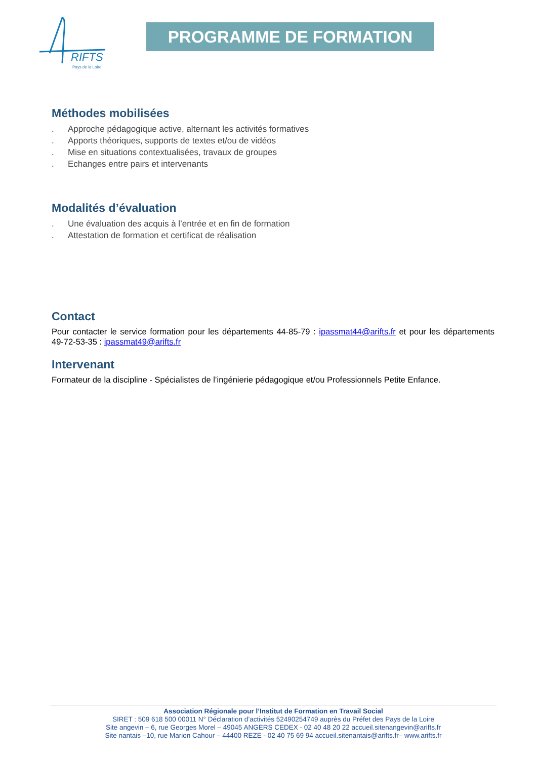RIFTS
Pays de la Loire
PROGRAMME DE FORMATION
Méthodes mobilisées
. Approche pédagogique active, alternant les activités formatives
. Apports théoriques, supports de textes et/ou de vidéos
. Mise en situations contextualisées, travaux de groupes
. Echanges entre pairs et intervenants
Modalités d’évaluation
. Une évaluation des acquis à l’entrée et en fin de formation
. Attestation de formation et certificat de réalisation
Contact
Pour contacter le service formation pour les départements 44-85-79 : ipassmat44@arifts.fr et pour les départements 49-72-53-35 : ipassmat49@arifts.fr
Intervenant
Formateur de la discipline - Spécialistes de l’ingénierie pédagogique et/ou Professionnels Petite Enfance.
Association Régionale pour l’Institut de Formation en Travail Social
SIRET : 509 618 500 00011 N° Déclaration d’activités 52490254749 auprès du Préfet des Pays de la Loire
Site angevin – 6, rue Georges Morel – 49045 ANGERS CEDEX - 02 40 48 20 22 accueil.sitenangevin@arifts.fr
Site nantais –10, rue Marion Cahour – 44400 REZE - 02 40 75 69 94 accueil.sitenantais@arifts.fr– www.arifts.fr